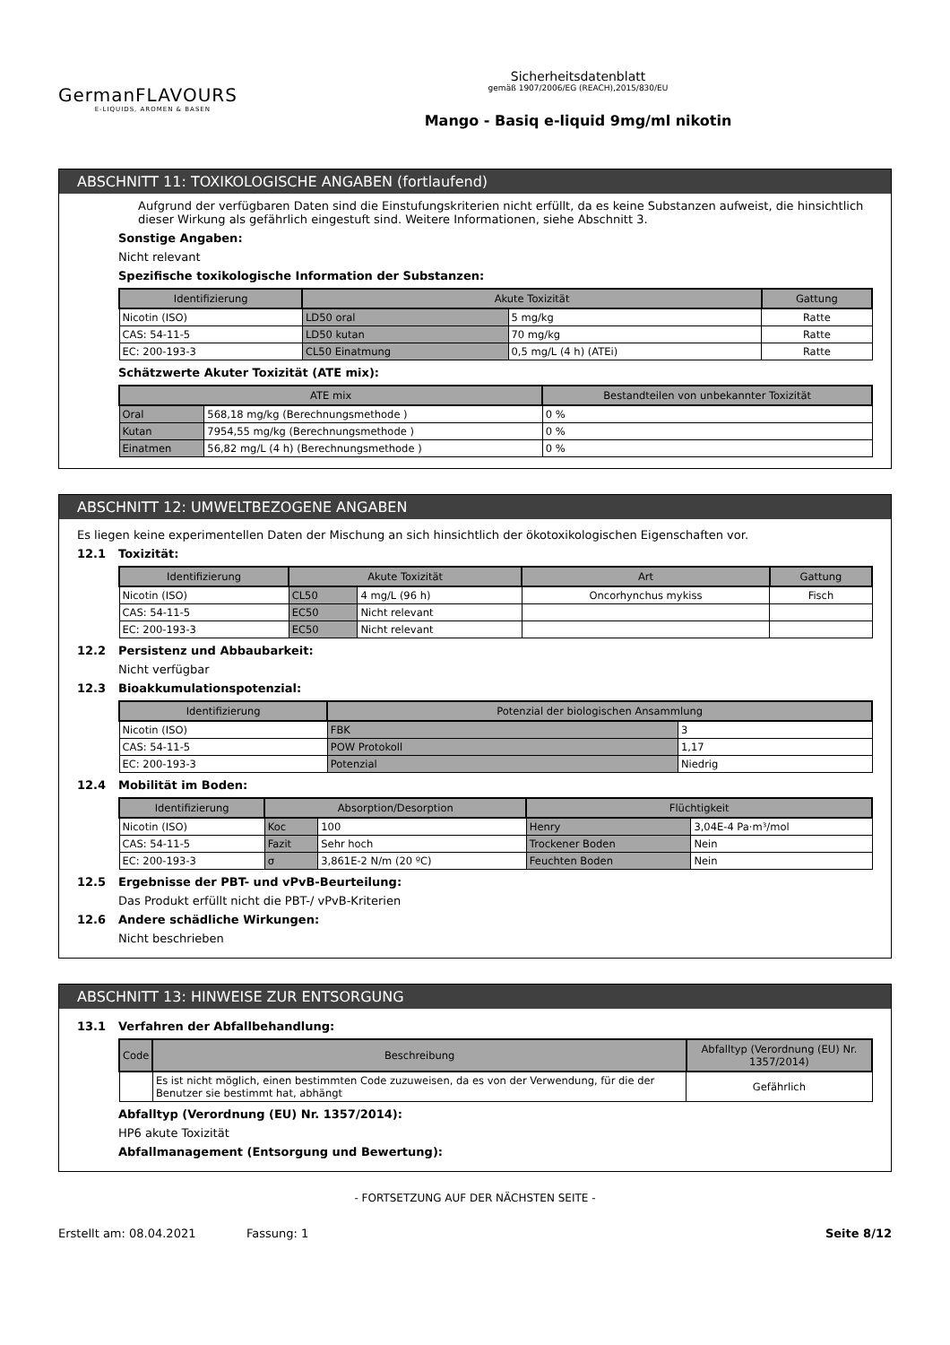GermanFLAVOURS
E-LIQUIDS, AROMEN & BASEN
Sicherheitsdatenblatt
gemäß 1907/2006/EG (REACH),2015/830/EU
Mango - Basiq e-liquid 9mg/ml nikotin
ABSCHNITT 11: TOXIKOLOGISCHE ANGABEN (fortlaufend)
Aufgrund der verfügbaren Daten sind die Einstufungskriterien nicht erfüllt, da es keine Substanzen aufweist, die hinsichtlich dieser Wirkung als gefährlich eingestuft sind. Weitere Informationen, siehe Abschnitt 3.
Sonstige Angaben:
Nicht relevant
Spezifische toxikologische Information der Substanzen:
| Identifizierung | Akute Toxizität | | Gattung |
| --- | --- | --- | --- |
| Nicotin (ISO) | LD50 oral | 5 mg/kg | Ratte |
| CAS: 54-11-5 | LD50 kutan | 70 mg/kg | Ratte |
| EC: 200-193-3 | CL50 Einatmung | 0,5 mg/L (4 h) (ATEi) | Ratte |
Schätzwerte Akuter Toxizität (ATE mix):
| ATE mix | | Bestandteilen von unbekannter Toxizität |
| --- | --- | --- |
| Oral | 568,18 mg/kg (Berechnungsmethode ) | 0 % |
| Kutan | 7954,55 mg/kg (Berechnungsmethode ) | 0 % |
| Einatmen | 56,82 mg/L (4 h) (Berechnungsmethode ) | 0 % |
ABSCHNITT 12: UMWELTBEZOGENE ANGABEN
Es liegen keine experimentellen Daten der Mischung an sich hinsichtlich der ökotoxikologischen Eigenschaften vor.
12.1 Toxizität:
| Identifizierung | Akute Toxizität | | Art | Gattung |
| --- | --- | --- | --- | --- |
| Nicotin (ISO) | CL50 | 4 mg/L (96 h) | Oncorhynchus mykiss | Fisch |
| CAS: 54-11-5 | EC50 | Nicht relevant | | |
| EC: 200-193-3 | EC50 | Nicht relevant | | |
12.2 Persistenz und Abbaubarkeit:
Nicht verfügbar
12.3 Bioakkumulationspotenzial:
| Identifizierung | Potenzial der biologischen Ansammlung | |
| --- | --- | --- |
| Nicotin (ISO) | FBK | 3 |
| CAS: 54-11-5 | POW Protokoll | 1,17 |
| EC: 200-193-3 | Potenzial | Niedrig |
12.4 Mobilität im Boden:
| Identifizierung | Absorption/Desorption | | Flüchtigkeit | |
| --- | --- | --- | --- | --- |
| Nicotin (ISO) | Koc | 100 | Henry | 3,04E-4 Pa·m³/mol |
| CAS: 54-11-5 | Fazit | Sehr hoch | Trockener Boden | Nein |
| EC: 200-193-3 | σ | 3,861E-2 N/m (20 ºC) | Feuchten Boden | Nein |
12.5 Ergebnisse der PBT- und vPvB-Beurteilung:
Das Produkt erfüllt nicht die PBT-/ vPvB-Kriterien
12.6 Andere schädliche Wirkungen:
Nicht beschrieben
ABSCHNITT 13: HINWEISE ZUR ENTSORGUNG
13.1 Verfahren der Abfallbehandlung:
| Code | Beschreibung | Abfalltyp (Verordnung (EU) Nr. 1357/2014) |
| --- | --- | --- |
| | Es ist nicht möglich, einen bestimmten Code zuzuweisen, da es von der Verwendung, für die der Benutzer sie bestimmt hat, abhängt | Gefährlich |
Abfalltyp (Verordnung (EU) Nr. 1357/2014):
HP6 akute Toxizität
Abfallmanagement (Entsorgung und Bewertung):
- FORTSETZUNG AUF DER NÄCHSTEN SEITE -
Erstellt am: 08.04.2021 Fassung: 1 Seite 8/12